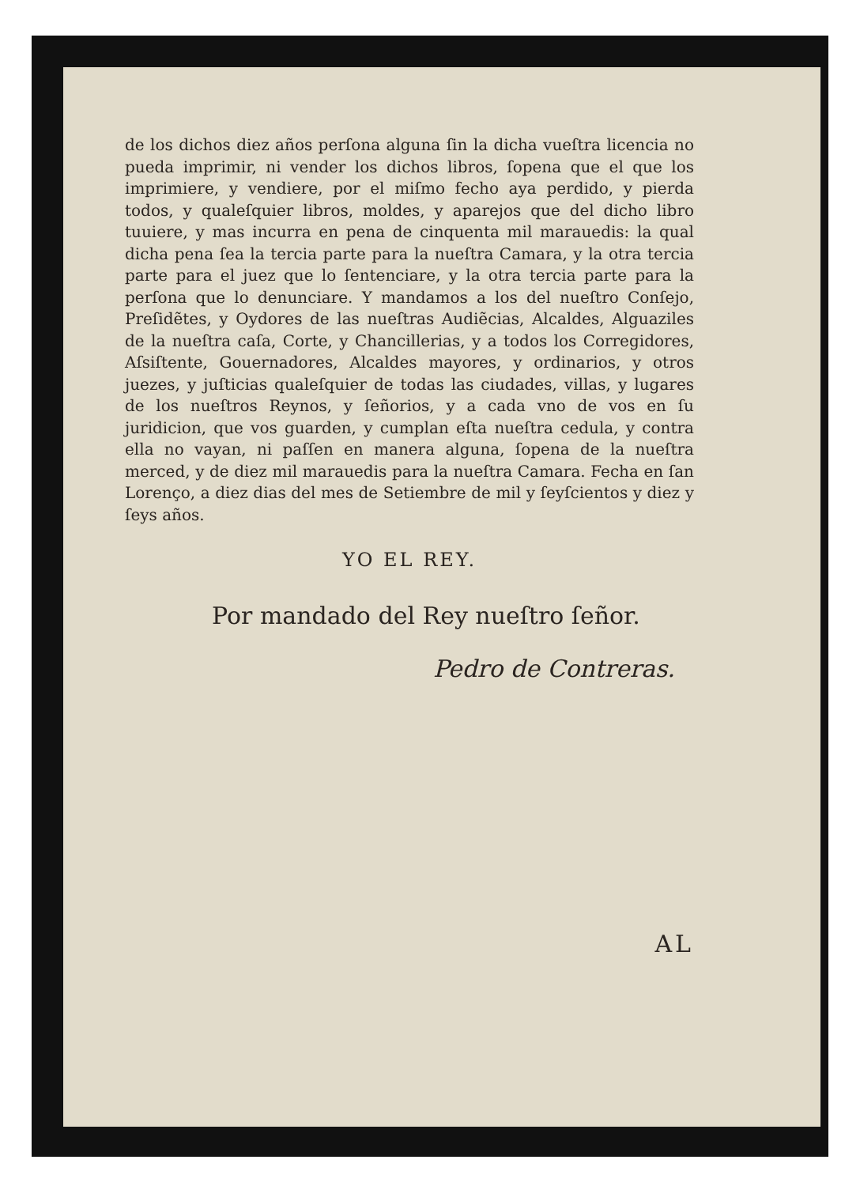de los dichos diez años perſona alguna ſin la dicha vueſtra licencia no pueda imprimir, ni vender los dichos libros, ſopena que el que los imprimiere, y vendiere, por el miſmo fecho aya perdido, y pierda todos, y qualeſquier libros, moldes, y aparejos que del dicho libro tuuiere, y mas incurra en pena de cinquenta mil marauedis: la qual dicha pena ſea la tercia parte para la nueſtra Camara, y la otra tercia parte para el juez que lo ſentenciare, y la otra tercia parte para la perſona que lo denunciare. Y mandamos a los del nueſtro Conſejo, Preſidẽtes, y Oydores de las nueſtras Audiẽcias, Alcaldes, Alguaziles de la nueſtra caſa, Corte, y Chancillerias, y a todos los Corregidores, Aſsiſtente, Gouernadores, Alcaldes mayores, y ordinarios, y otros juezes, y juſticias qualeſquier de todas las ciudades, villas, y lugares de los nueſtros Reynos, y ſeñorios, y a cada vno de vos en ſu juridicion, que vos guarden, y cumplan eſta nueſtra cedula, y contra ella no vayan, ni paſſen en manera alguna, ſopena de la nueſtra merced, y de diez mil marauedis para la nueſtra Camara. Fecha en ſan Lorenço, a diez dias del mes de Setiembre de mil y ſeyſcientos y diez y ſeys años.
YO EL REY.
Por mandado del Rey nueſtro ſeñor.
Pedro de Contreras.
AL